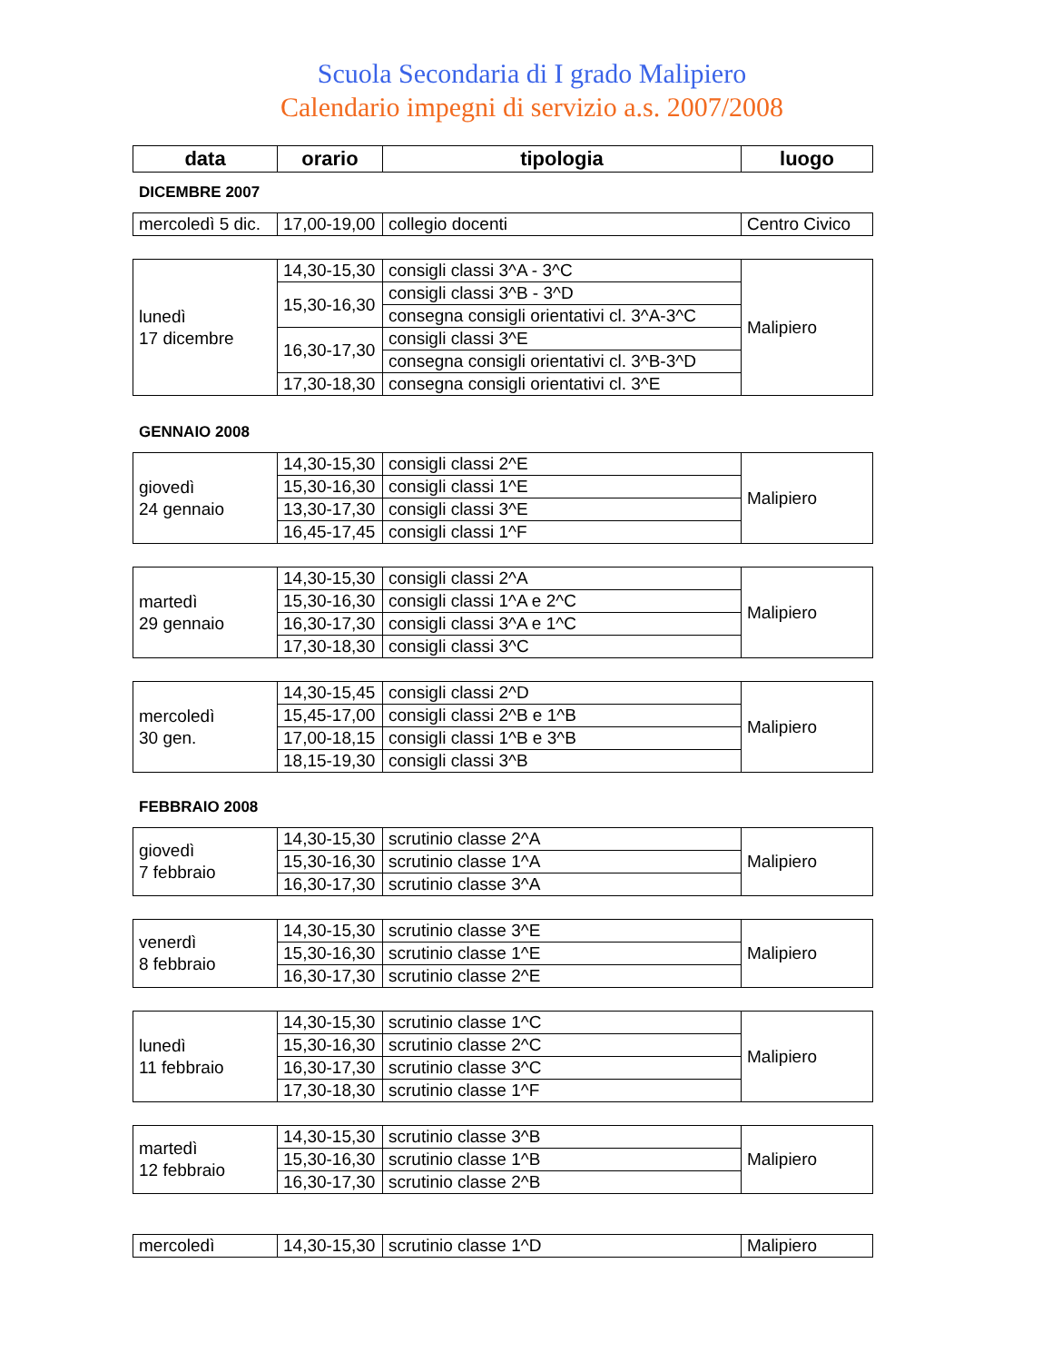Scuola Secondaria di I grado Malipiero
Calendario impegni di servizio a.s. 2007/2008
| data | orario | tipologia | luogo |
| --- | --- | --- | --- |
DICEMBRE 2007
| mercoledì 5 dic. | 17,00-19,00 | collegio docenti | Centro Civico |
| lunedì 17 dicembre | 14,30-15,30 | consigli classi 3^A - 3^C | Malipiero |
| | 15,30-16,30 | consigli classi 3^B - 3^D | |
| | | consegna consigli orientativi cl. 3^A-3^C | |
| | 16,30-17,30 | consigli classi 3^E | |
| | | consegna consigli orientativi cl. 3^B-3^D | |
| | 17,30-18,30 | consegna consigli orientativi cl. 3^E | |
GENNAIO 2008
| giovedì 24 gennaio | 14,30-15,30 | consigli classi 2^E | Malipiero |
| | 15,30-16,30 | consigli classi 1^E | |
| | 13,30-17,30 | consigli classi 3^E | |
| | 16,45-17,45 | consigli classi 1^F | |
| martedì 29 gennaio | 14,30-15,30 | consigli classi 2^A | Malipiero |
| | 15,30-16,30 | consigli classi 1^A e 2^C | |
| | 16,30-17,30 | consigli classi 3^A e 1^C | |
| | 17,30-18,30 | consigli classi 3^C | |
| mercoledì 30 gen. | 14,30-15,45 | consigli classi 2^D | Malipiero |
| | 15,45-17,00 | consigli classi 2^B e 1^B | |
| | 17,00-18,15 | consigli classi 1^B e 3^B | |
| | 18,15-19,30 | consigli classi 3^B | |
FEBBRAIO 2008
| giovedì 7 febbraio | 14,30-15,30 | scrutinio classe 2^A | Malipiero |
| | 15,30-16,30 | scrutinio classe 1^A | |
| | 16,30-17,30 | scrutinio classe 3^A | |
| venerdì 8 febbraio | 14,30-15,30 | scrutinio classe 3^E | Malipiero |
| | 15,30-16,30 | scrutinio classe 1^E | |
| | 16,30-17,30 | scrutinio classe 2^E | |
| lunedì 11 febbraio | 14,30-15,30 | scrutinio classe 1^C | Malipiero |
| | 15,30-16,30 | scrutinio classe 2^C | |
| | 16,30-17,30 | scrutinio classe 3^C | |
| | 17,30-18,30 | scrutinio classe 1^F | |
| martedì 12 febbraio | 14,30-15,30 | scrutinio classe 3^B | Malipiero |
| | 15,30-16,30 | scrutinio classe 1^B | |
| | 16,30-17,30 | scrutinio classe 2^B | |
| mercoledì | 14,30-15,30 | scrutinio classe 1^D | Malipiero |